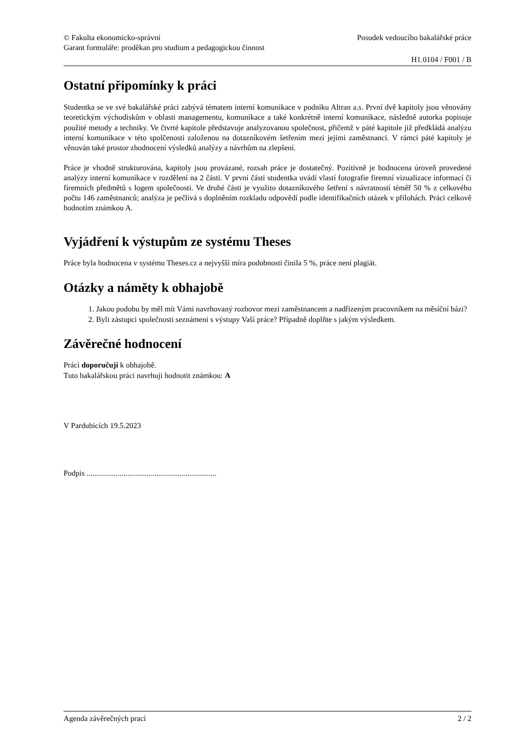© Fakulta ekonomicko-správní
Garant formuláře: proděkan pro studium a pedagogickou činnost
Posudek vedoucího bakalářské práce
H1.0104 / F001 / B
Ostatní připomínky k práci
Studentka se ve své bakalářské práci zabývá tématem interní komunikace v podniku Altran a.s. První dvě kapitoly jsou věnovány teoretickým východiskům v oblasti managementu, komunikace a také konkrétně interní komunikace, následně autorka popisuje použité metody a techniky. Ve čtvrté kapitole představuje analyzovanou společnost, přičemž v páté kapitole již předkládá analýzu interní komunikace v této spolčenosti založenou na dotazníkovém šetřením mezi jejími zaměstnanci. V rámci páté kapitoly je věnován také prostor zhodnocení výsledků analýzy a návrhům na zlepšení.
Práce je vhodně strukturována, kapitoly jsou provázané, rozsah práce je dostatečný. Pozitivně je hodnocena úroveň provedené analýzy interní komunikace v rozdělení na 2 části. V první části studentka uvádí vlastí fotografie firemní vizualizace informací či firemních předmětů s logem společnosti. Ve druhé části je využito dotazníkového šetření s návratností téměř 50 % z celkového počtu 146 zaměstnanců; analýza je pečlivá s doplněním rozkladu odpovědí podle identifikačních otázek v přílohách. Práci celkově hodnotím známkou A.
Vyjádření k výstupům ze systému Theses
Práce byla hodnocena v systému Theses.cz a nejvyšší míra podobnosti činila 5 %, práce není plagiát.
Otázky a náměty k obhajobě
1. Jakou podobu by měl mít Vámi navrhovaný rozhovor mezi zaměstnancem a nadřízeným pracovníkem na měsíční bázi?
2. Byli zástupci společnosti seznámeni s výstupy Vaší práce? Případně doplňte s jakým výsledkem.
Závěrečné hodnocení
Práci doporučuji k obhajobě.
Tuto bakalářskou práci navrhuji hodnotit známkou: A
V Pardubicích 19.5.2023
Podpis ...................................................................
Agenda závěrečných prací 2 / 2